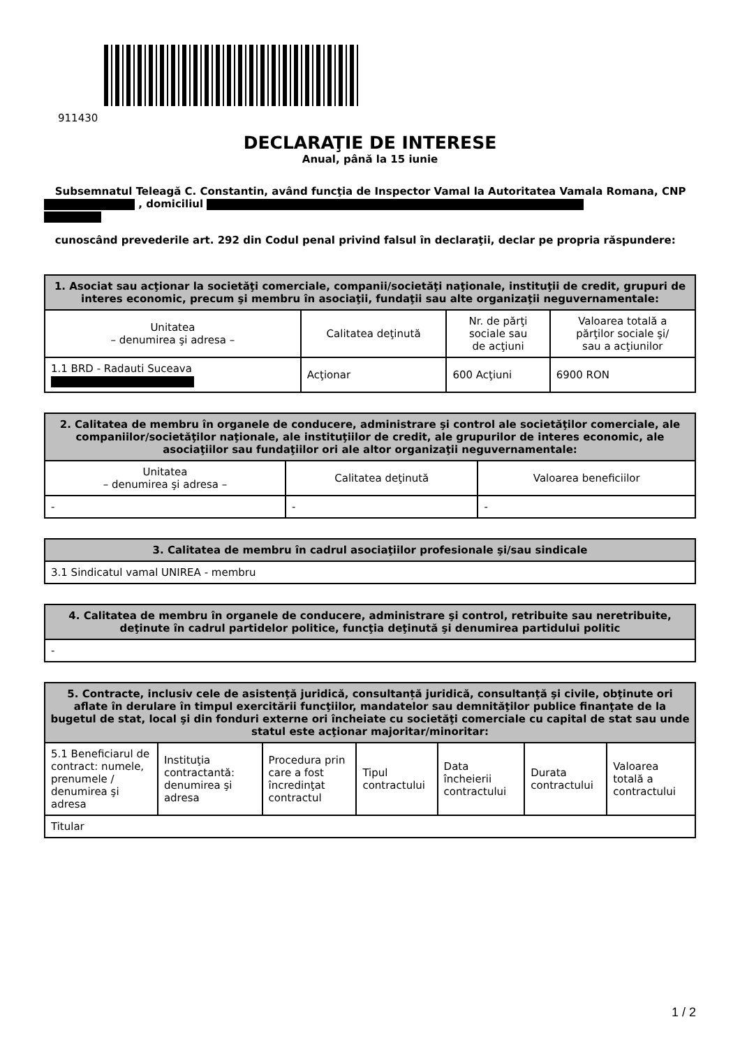911430
DECLARAŢIE DE INTERESE
Anual, până la 15 iunie
Subsemnatul Teleagă C. Constantin, având funcţia de Inspector Vamal la Autoritatea Vamala Romana, CNP , domiciliul
cunoscând prevederile art. 292 din Codul penal privind falsul în declaraţii, declar pe propria răspundere:
| 1. Asociat sau acţionar la societăţi comerciale, companii/societăţi naţionale, instituţii de credit, grupuri de interes economic, precum şi membru în asociaţii, fundaţii sau alte organizaţii neguvernamentale: | | | |
| --- | --- | --- | --- |
| Unitatea – denumirea şi adresa – | Calitatea deţinută | Nr. de părţi sociale sau de acţiuni | Valoarea totală a părţilor sociale şi/ sau a acţiunilor |
| 1.1 BRD - Radauti Suceava | Acţionar | 600 Acţiuni | 6900 RON |
| 2. Calitatea de membru în organele de conducere, administrare şi control ale societăţilor comerciale, ale companiilor/societăţilor naţionale, ale instituţiilor de credit, ale grupurilor de interes economic, ale asociaţiilor sau fundaţiilor ori ale altor organizaţii neguvernamentale: | | |
| --- | --- | --- |
| Unitatea – denumirea şi adresa – | Calitatea deţinută | Valoarea beneficiilor |
| - | - | - |
| 3. Calitatea de membru în cadrul asociaţiilor profesionale şi/sau sindicale |
| --- |
| 3.1 Sindicatul vamal UNIREA - membru |
| 4. Calitatea de membru în organele de conducere, administrare şi control, retribuite sau neretribuite, deţinute în cadrul partidelor politice, funcţia deţinută şi denumirea partidului politic |
| --- |
| - |
| 5. Contracte, inclusiv cele de asistenţă juridică, consultanță juridică, consultanţă şi civile, obţinute ori aflate în derulare în timpul exercitării funcţiilor, mandatelor sau demnităţilor publice finanţate de la bugetul de stat, local şi din fonduri externe ori încheiate cu societăţi comerciale cu capital de stat sau unde statul este acţionar majoritar/minoritar: | | | | | | |
| --- | --- | --- | --- | --- | --- | --- |
| 5.1 Beneficiarul de contract: numele, prenumele / denumirea şi adresa | Instituţia contractantă: denumirea şi adresa | Procedura prin care a fost încredinţat contractul | Tipul contractului | Data încheierii contractului | Durata contractului | Valoarea totală a contractului |
| Titular | | | | | | |
1 / 2